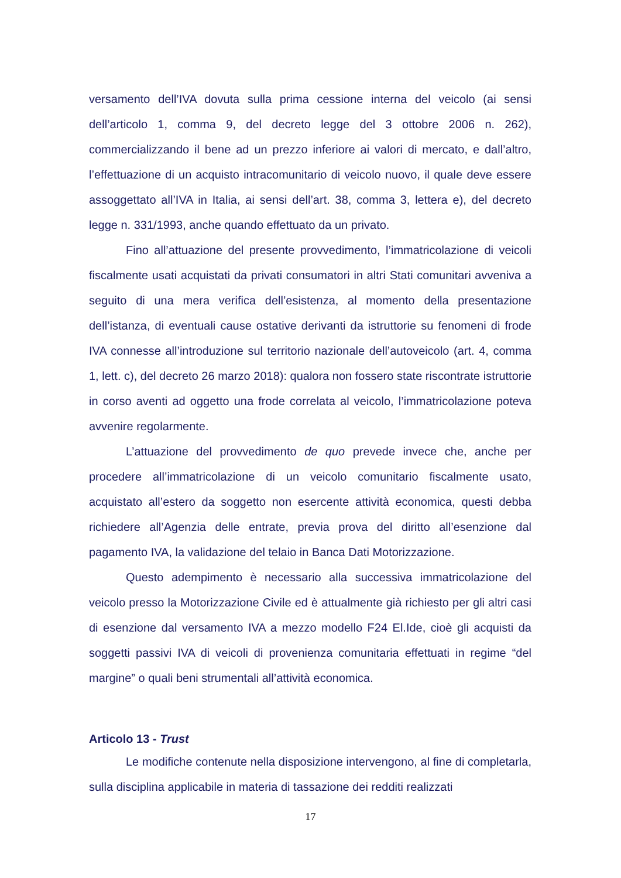versamento dell’IVA dovuta sulla prima cessione interna del veicolo (ai sensi dell’articolo 1, comma 9, del decreto legge del 3 ottobre 2006 n. 262), commercializzando il bene ad un prezzo inferiore ai valori di mercato, e dall’altro, l’effettuazione di un acquisto intracomunitario di veicolo nuovo, il quale deve essere assoggettato all’IVA in Italia, ai sensi dell’art. 38, comma 3, lettera e), del decreto legge n. 331/1993, anche quando effettuato da un privato.
Fino all’attuazione del presente provvedimento, l’immatricolazione di veicoli fiscalmente usati acquistati da privati consumatori in altri Stati comunitari avveniva a seguito di una mera verifica dell’esistenza, al momento della presentazione dell’istanza, di eventuali cause ostative derivanti da istruttorie su fenomeni di frode IVA connesse all’introduzione sul territorio nazionale dell’autoveicolo (art. 4, comma 1, lett. c), del decreto 26 marzo 2018): qualora non fossero state riscontrate istruttorie in corso aventi ad oggetto una frode correlata al veicolo, l’immatricolazione poteva avvenire regolarmente.
L’attuazione del provvedimento de quo prevede invece che, anche per procedere all’immatricolazione di un veicolo comunitario fiscalmente usato, acquistato all’estero da soggetto non esercente attività economica, questi debba richiedere all’Agenzia delle entrate, previa prova del diritto all’esenzione dal pagamento IVA, la validazione del telaio in Banca Dati Motorizzazione.
Questo adempimento è necessario alla successiva immatricolazione del veicolo presso la Motorizzazione Civile ed è attualmente già richiesto per gli altri casi di esenzione dal versamento IVA a mezzo modello F24 El.Ide, cioè gli acquisti da soggetti passivi IVA di veicoli di provenienza comunitaria effettuati in regime “del margine” o quali beni strumentali all’attività economica.
Articolo 13 - Trust
Le modifiche contenute nella disposizione intervengono, al fine di completarla, sulla disciplina applicabile in materia di tassazione dei redditi realizzati
17